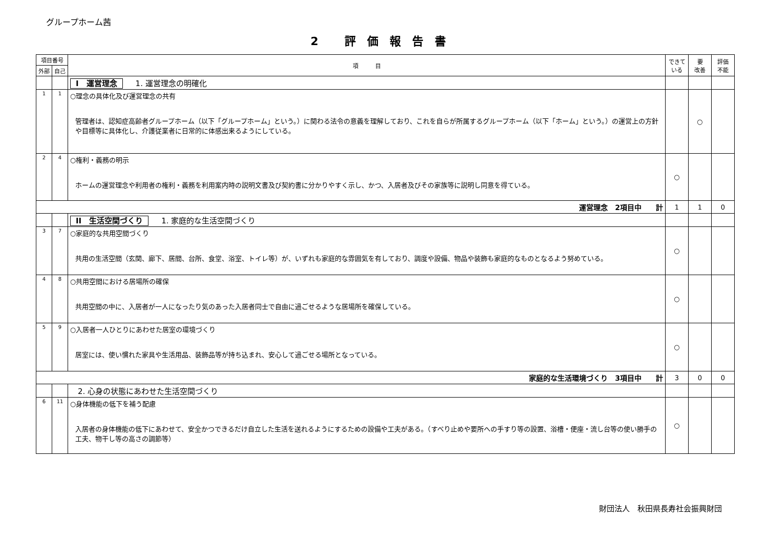グループホーム茜
2 評価報告書
| 項目番号 | | 項 目 | できて いる | 要 改善 | 評価 不能 |
| --- | --- | --- | --- | --- | --- |
| 外部 | 自己 | | | | |
| | | I 運営理念 1. 運営理念の明確化 | | | |
| 1 | 1 | ○理念の具体化及び運営理念の共有 管理者は、認知症高齢者グループホーム（以下「グループホーム」という。）に関わる法令の意義を理解しており、これを自らが所属するグループホーム（以下「ホーム」という。）の運営上の方針や目標等に具体化し、介護従業者に日常的に体感出来るようにしている。 | | ○ | |
| 2 | 4 | ○権利・義務の明示 ホームの運営理念や利用者の権利・義務を利用案内時の説明文書及び契約書に分かりやすく示し、かつ、入居者及びその家族等に説明し同意を得ている。 | ○ | | |
| 運営理念 2項目中 計 | | | 1 | 1 | 0 |
| | | II 生活空間づくり 1. 家庭的な生活空間づくり | | | |
| 3 | 7 | ○家庭的な共用空間づくり 共用の生活空間（玄関、廊下、居間、台所、食堂、浴室、トイレ等）が、いずれも家庭的な雰囲気を有しており、調度や設備、物品や装飾も家庭的なものとなるよう努めている。 | ○ | | |
| 4 | 8 | ○共用空間における居場所の確保 共用空間の中に、入居者が一人になったり気のあった入居者同士で自由に過ごせるような居場所を確保している。 | ○ | | |
| 5 | 9 | ○入居者一人ひとりにあわせた居室の環境づくり 居室には、使い慣れた家具や生活用品、装飾品等が持ち込まれ、安心して過ごせる場所となっている。 | ○ | | |
| 家庭的な生活環境づくり 3項目中 計 | | | 3 | 0 | 0 |
| | | 2. 心身の状態にあわせた生活空間づくり | | | |
| 6 | 11 | ○身体機能の低下を補う配慮 入居者の身体機能の低下にあわせて、安全かつできるだけ自立した生活を送れるようにするための設備や工夫がある。（すべり止めや要所への手すり等の設置、浴槽・便座・流し台等の使い勝手の工夫、物干し等の高さの調節等） | ○ | | |
財団法人　秋田県長寿社会振興財団